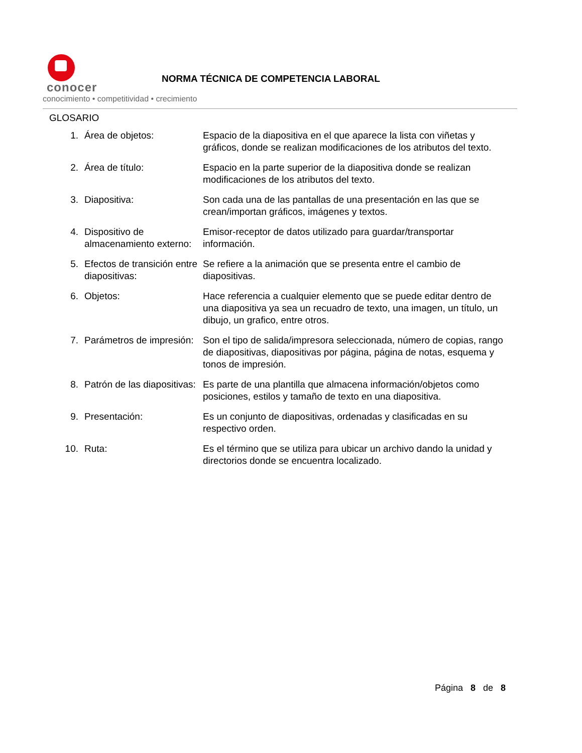conocer
conocimiento • competitividad • crecimiento
NORMA TÉCNICA DE COMPETENCIA LABORAL
GLOSARIO
| 1. | Área de objetos: | Espacio de la diapositiva en el que aparece la lista con viñetas y gráficos, donde se realizan modificaciones de los atributos del texto. |
| 2. | Área de título: | Espacio en la parte superior de la diapositiva donde se realizan modificaciones de los atributos del texto. |
| 3. | Diapositiva: | Son cada una de las pantallas de una presentación en las que se crean/importan gráficos, imágenes y textos. |
| 4. | Dispositivo de almacenamiento externo: | Emisor-receptor de datos utilizado para guardar/transportar información. |
| 5. | Efectos de transición entre diapositivas: | Se refiere a la animación que se presenta entre el cambio de diapositivas. |
| 6. | Objetos: | Hace referencia a cualquier elemento que se puede editar dentro de una diapositiva ya sea un recuadro de texto, una imagen, un título, un dibujo, un grafico, entre otros. |
| 7. | Parámetros de impresión: | Son el tipo de salida/impresora seleccionada, número de copias, rango de diapositivas, diapositivas por página, página de notas, esquema y tonos de impresión. |
| 8. | Patrón de las diapositivas: | Es parte de una plantilla que almacena información/objetos como posiciones, estilos y tamaño de texto en una diapositiva. |
| 9. | Presentación: | Es un conjunto de diapositivas, ordenadas y clasificadas en su respectivo orden. |
| 10. | Ruta: | Es el término que se utiliza para ubicar un archivo dando la unidad y directorios donde se encuentra localizado. |
Página 8 de 8